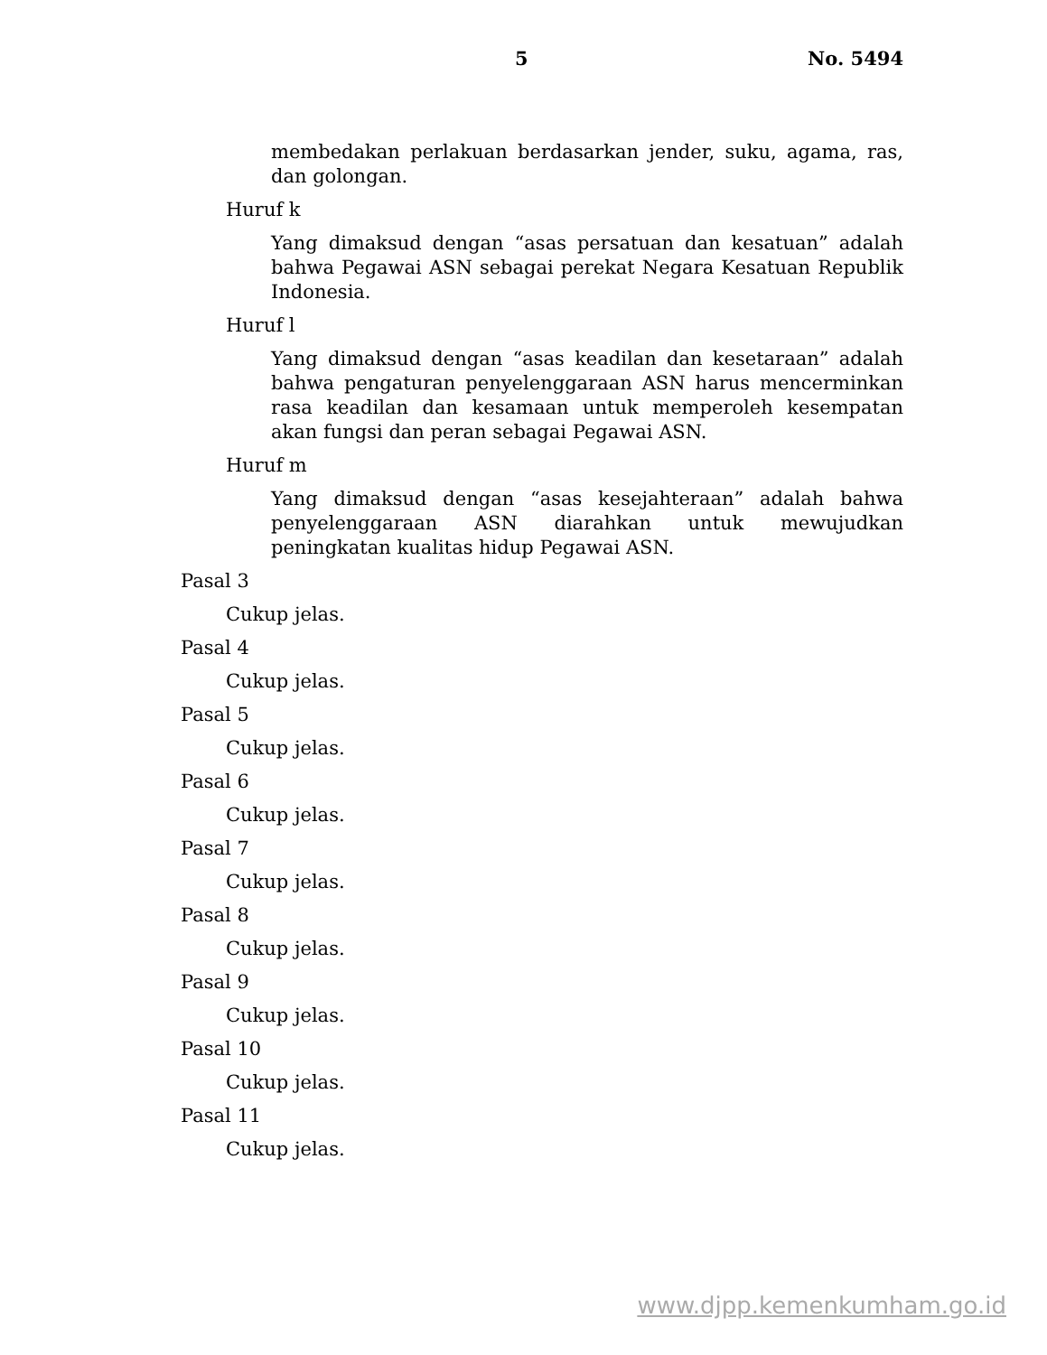5 No. 5494
membedakan perlakuan berdasarkan jender, suku, agama, ras, dan golongan.
Huruf k
Yang dimaksud dengan “asas persatuan dan kesatuan” adalah bahwa Pegawai ASN sebagai perekat Negara Kesatuan Republik Indonesia.
Huruf l
Yang dimaksud dengan “asas keadilan dan kesetaraan” adalah bahwa pengaturan penyelenggaraan ASN harus mencerminkan rasa keadilan dan kesamaan untuk memperoleh kesempatan akan fungsi dan peran sebagai Pegawai ASN.
Huruf m
Yang dimaksud dengan “asas kesejahteraan” adalah bahwa penyelenggaraan ASN diarahkan untuk mewujudkan peningkatan kualitas hidup Pegawai ASN.
Pasal 3
Cukup jelas.
Pasal 4
Cukup jelas.
Pasal 5
Cukup jelas.
Pasal 6
Cukup jelas.
Pasal 7
Cukup jelas.
Pasal 8
Cukup jelas.
Pasal 9
Cukup jelas.
Pasal 10
Cukup jelas.
Pasal 11
Cukup jelas.
www.djpp.kemenkumham.go.id